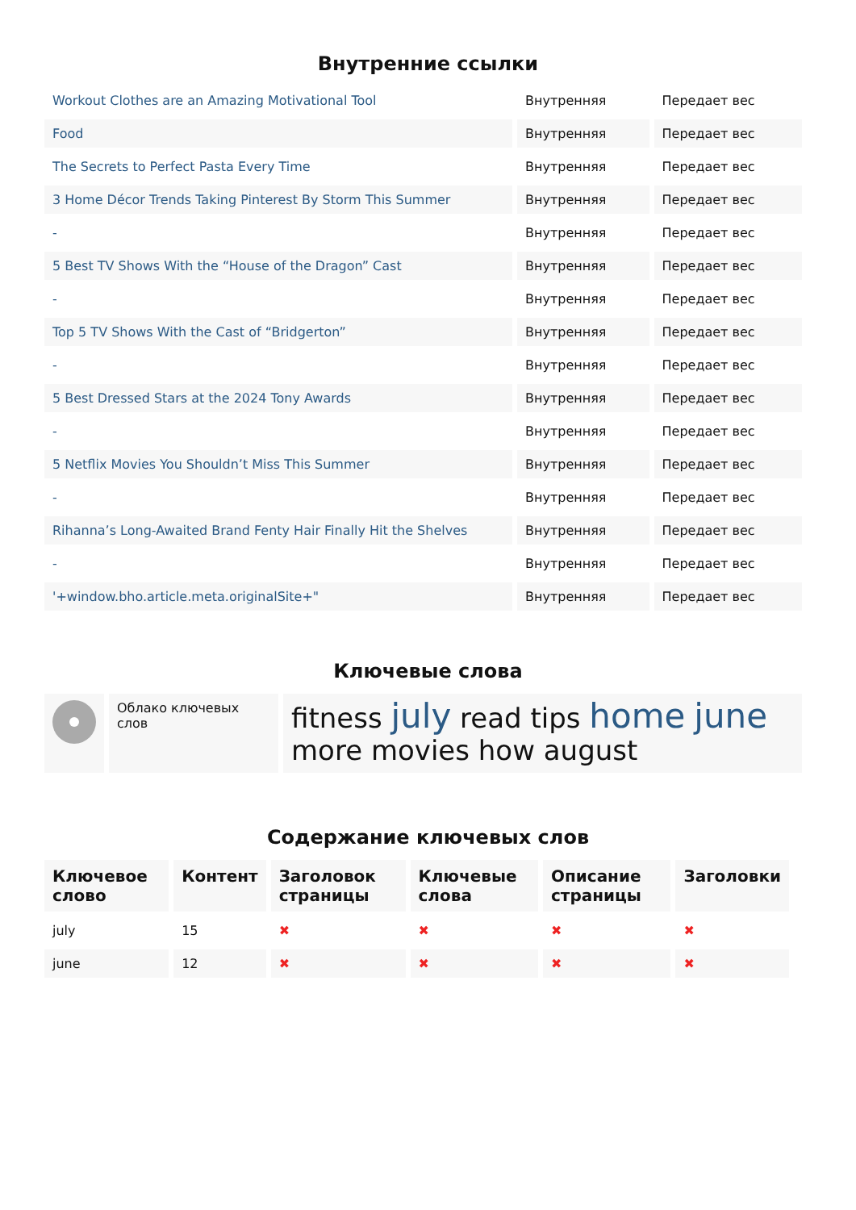Внутренние ссылки
| Workout Clothes are an Amazing Motivational Tool | Внутренняя | Передает вес |
| Food | Внутренняя | Передает вес |
| The Secrets to Perfect Pasta Every Time | Внутренняя | Передает вес |
| 3 Home Décor Trends Taking Pinterest By Storm This Summer | Внутренняя | Передает вес |
| - | Внутренняя | Передает вес |
| 5 Best TV Shows With the “House of the Dragon” Cast | Внутренняя | Передает вес |
| - | Внутренняя | Передает вес |
| Top 5 TV Shows With the Cast of “Bridgerton” | Внутренняя | Передает вес |
| - | Внутренняя | Передает вес |
| 5 Best Dressed Stars at the 2024 Tony Awards | Внутренняя | Передает вес |
| - | Внутренняя | Передает вес |
| 5 Netflix Movies You Shouldn’t Miss This Summer | Внутренняя | Передает вес |
| - | Внутренняя | Передает вес |
| Rihanna’s Long-Awaited Brand Fenty Hair Finally Hit the Shelves | Внутренняя | Передает вес |
| - | Внутренняя | Передает вес |
| '+window.bho.article.meta.originalSite+" | Внутренняя | Передает вес |
Ключевые слова
| | Облако ключевых слов | fitness july read tips home june more movies how august |
Содержание ключевых слов
| Ключевое слово | Контент | Заголовок страницы | Ключевые слова | Описание страницы | Заголовки |
| --- | --- | --- | --- | --- | --- |
| july | 15 | ✖ | ✖ | ✖ | ✖ |
| june | 12 | ✖ | ✖ | ✖ | ✖ |